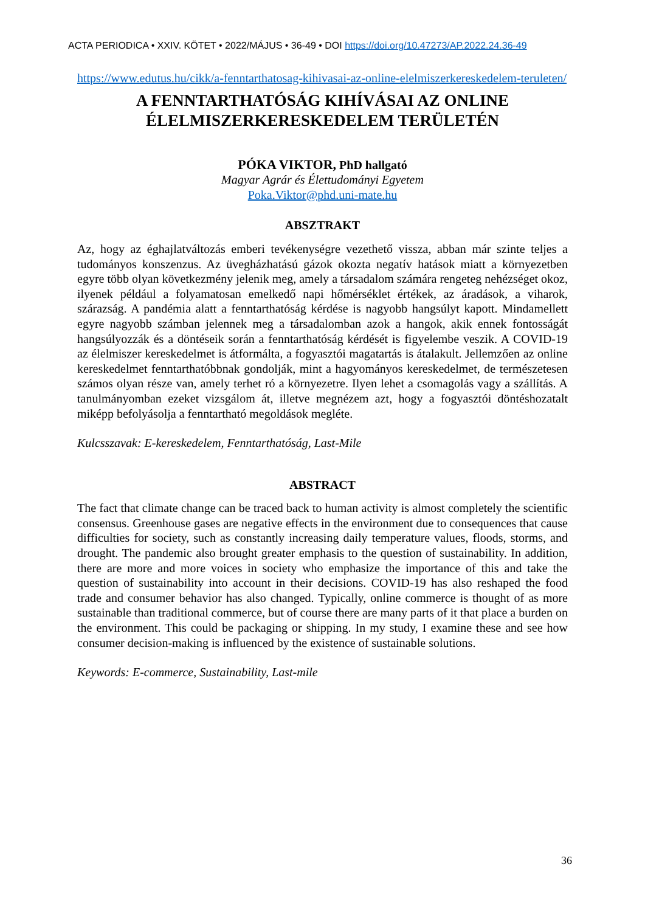ACTA PERIODICA • XXIV. KÖTET • 2022/MÁJUS • 36-49 • DOI https://doi.org/10.47273/AP.2022.24.36-49
https://www.edutus.hu/cikk/a-fenntarthatosag-kihivasai-az-online-elelmiszerkereskedelem-teruleten/
A FENNTARTHATÓSÁG KIHÍVÁSAI AZ ONLINE ÉLELMISZERKERESKEDELEM TERÜLETÉN
PÓKA VIKTOR, PhD hallgató
Magyar Agrár és Élettudományi Egyetem
Poka.Viktor@phd.uni-mate.hu
ABSZTRAKT
Az, hogy az éghajlatváltozás emberi tevékenységre vezethető vissza, abban már szinte teljes a tudományos konszenzus. Az üvegházhatású gázok okozta negatív hatások miatt a környezetben egyre több olyan következmény jelenik meg, amely a társadalom számára rengeteg nehézséget okoz, ilyenek például a folyamatosan emelkedő napi hőmérséklet értékek, az áradások, a viharok, szárazság. A pandémia alatt a fenntarthatóság kérdése is nagyobb hangsúlyt kapott. Mindamellett egyre nagyobb számban jelennek meg a társadalomban azok a hangok, akik ennek fontosságát hangsúlyozzák és a döntéseik során a fenntarthatóság kérdését is figyelembe veszik. A COVID-19 az élelmiszer kereskedelmet is átformálta, a fogyasztói magatartás is átalakult. Jellemzően az online kereskedelmet fenntarthatóbbnak gondolják, mint a hagyományos kereskedelmet, de természetesen számos olyan része van, amely terhet ró a környezetre. Ilyen lehet a csomagolás vagy a szállítás. A tanulmányomban ezeket vizsgálom át, illetve megnézem azt, hogy a fogyasztói döntéshozatalt miképp befolyásolja a fenntartható megoldások megléte.
Kulcsszavak: E-kereskedelem, Fenntarthatóság, Last-Mile
ABSTRACT
The fact that climate change can be traced back to human activity is almost completely the scientific consensus. Greenhouse gases are negative effects in the environment due to consequences that cause difficulties for society, such as constantly increasing daily temperature values, floods, storms, and drought. The pandemic also brought greater emphasis to the question of sustainability. In addition, there are more and more voices in society who emphasize the importance of this and take the question of sustainability into account in their decisions. COVID-19 has also reshaped the food trade and consumer behavior has also changed. Typically, online commerce is thought of as more sustainable than traditional commerce, but of course there are many parts of it that place a burden on the environment. This could be packaging or shipping. In my study, I examine these and see how consumer decision-making is influenced by the existence of sustainable solutions.
Keywords: E-commerce, Sustainability, Last-mile
36